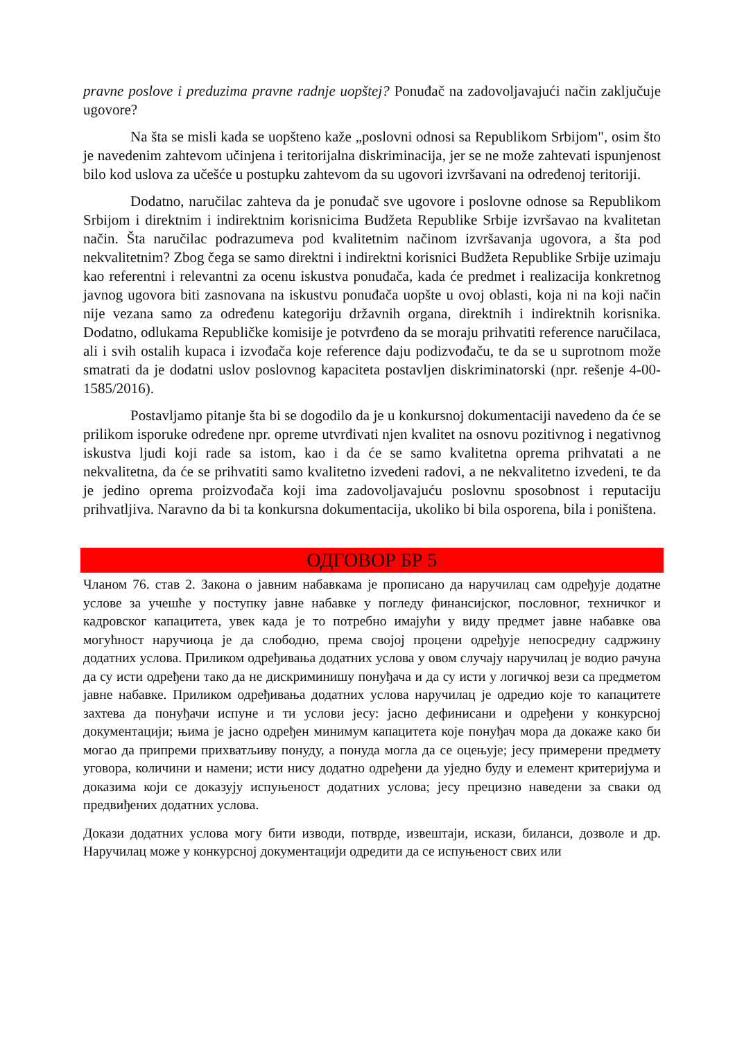pravne poslove i preduzima pravne radnje uopštej? Ponuđač na zadovoljavajući način zaključuje ugovore?
Na šta se misli kada se uopšteno kaže „poslovni odnosi sa Republikom Srbijom", osim što je navedenim zahtevom učinjena i teritorijalna diskriminacija, jer se ne može zahtevati ispunjenost bilo kod uslova za učešće u postupku zahtevom da su ugovori izvršavani na određenoj teritoriji.
Dodatno, naručilac zahteva da je ponuđač sve ugovore i poslovne odnose sa Republikom Srbijom i direktnim i indirektnim korisnicima Budžeta Republike Srbije izvršavao na kvalitetan način. Šta naručilac podrazumeva pod kvalitetnim načinom izvršavanja ugovora, a šta pod nekvalitetnim? Zbog čega se samo direktni i indirektni korisnici Budžeta Republike Srbije uzimaju kao referentni i relevantni za ocenu iskustva ponuđača, kada će predmet i realizacija konkretnog javnog ugovora biti zasnovana na iskustvu ponuđača uopšte u ovoj oblasti, koja ni na koji način nije vezana samo za određenu kategoriju državnih organa, direktnih i indirektnih korisnika. Dodatno, odlukama Republičke komisije je potvrđeno da se moraju prihvatiti reference naručilaca, ali i svih ostalih kupaca i izvođača koje reference daju podizvođaču, te da se u suprotnom može smatrati da je dodatni uslov poslovnog kapaciteta postavljen diskriminatorski (npr. rešenje 4-00-1585/2016).
Postavljamo pitanje šta bi se dogodilo da je u konkursnoj dokumentaciji navedeno da će se prilikom isporuke određene npr. opreme utvrđivati njen kvalitet na osnovu pozitivnog i negativnog iskustva ljudi koji rade sa istom, kao i da će se samo kvalitetna oprema prihvatati a ne nekvalitetna, da će se prihvatiti samo kvalitetno izvedeni radovi, a ne nekvalitetno izvedeni, te da je jedino oprema proizvođača koji ima zadovoljavajuću poslovnu sposobnost i reputaciju prihvatljiva. Naravno da bi ta konkursna dokumentacija, ukoliko bi bila osporena, bila i poništena.
ОДГОВОР БР 5
Чланом 76. став 2. Закона о јавним набавкама је прописано да наручилац сам одређује додатне услове за учешће у поступку јавне набавке у погледу финансијског, пословног, техничког и кадровског капацитета, увек када је то потребно имајући у виду предмет јавне набавке ова могућност наручиоца је да слободно, према својој процени одређује непосредну садржину додатних услова. Приликом одређивања додатних услова у овом случају наручилац је водио рачуна да су исти одређени тако да не дискриминишу понуђача и да су исти у логичкој вези са предметом јавне набавке. Приликом одређивања додатних услова наручилац је одредио које то капацитете захтева да понуђачи испуне и ти услови јесу: јасно дефинисани и одређени у конкурсној документацији; њима је јасно одређен минимум капацитета које понуђач мора да докаже како би могао да припреми прихватљиву понуду, а понуда могла да се оцењује; јесу примерени предмету уговора, количини и намени; исти нису додатно одређени да уједно буду и елемент критеријума и доказима који се доказују испуњеност додатних услова; јесу прецизно наведени за сваки од предвиђених додатних услова.
Докази додатних услова могу бити изводи, потврде, извештаји, искази, биланси, дозволе и др. Наручилац може у конкурсној документацији одредити да се испуњеност свих или